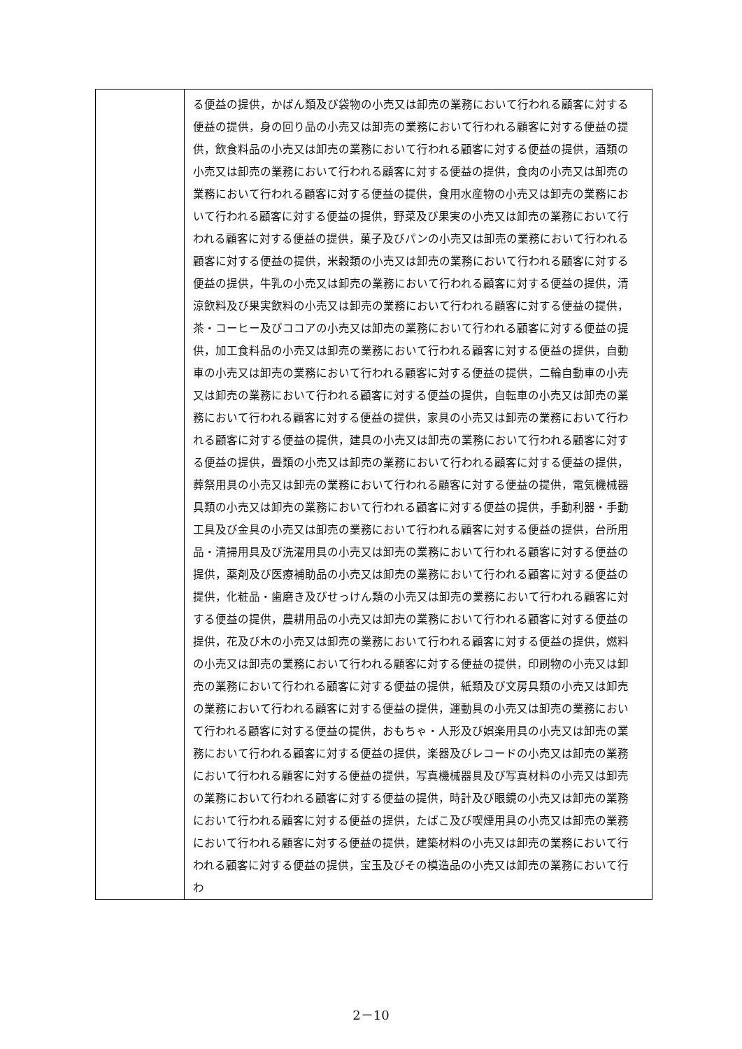| | る便益の提供，かばん類及び袋物の小売又は卸売の業務において行われる顧客に対する便益の提供，身の回り品の小売又は卸売の業務において行われる顧客に対する便益の提供，飲食料品の小売又は卸売の業務において行われる顧客に対する便益の提供，酒類の小売又は卸売の業務において行われる顧客に対する便益の提供，食肉の小売又は卸売の業務において行われる顧客に対する便益の提供，食用水産物の小売又は卸売の業務において行われる顧客に対する便益の提供，野菜及び果実の小売又は卸売の業務において行われる顧客に対する便益の提供，菓子及びパンの小売又は卸売の業務において行われる顧客に対する便益の提供，米穀類の小売又は卸売の業務において行われる顧客に対する便益の提供，牛乳の小売又は卸売の業務において行われる顧客に対する便益の提供，清涼飲料及び果実飲料の小売又は卸売の業務において行われる顧客に対する便益の提供，茶・コーヒー及びココアの小売又は卸売の業務において行われる顧客に対する便益の提供，加工食料品の小売又は卸売の業務において行われる顧客に対する便益の提供，自動車の小売又は卸売の業務において行われる顧客に対する便益の提供，二輪自動車の小売又は卸売の業務において行われる顧客に対する便益の提供，自転車の小売又は卸売の業務において行われる顧客に対する便益の提供，家具の小売又は卸売の業務において行われる顧客に対する便益の提供，建具の小売又は卸売の業務において行われる顧客に対する便益の提供，畳類の小売又は卸売の業務において行われる顧客に対する便益の提供，葬祭用具の小売又は卸売の業務において行われる顧客に対する便益の提供，電気機械器具類の小売又は卸売の業務において行われる顧客に対する便益の提供，手動利器・手動工具及び金具の小売又は卸売の業務において行われる顧客に対する便益の提供，台所用品・清掃用具及び洗濯用具の小売又は卸売の業務において行われる顧客に対する便益の提供，薬剤及び医療補助品の小売又は卸売の業務において行われる顧客に対する便益の提供，化粧品・歯磨き及びせっけん類の小売又は卸売の業務において行われる顧客に対する便益の提供，農耕用品の小売又は卸売の業務において行われる顧客に対する便益の提供，花及び木の小売又は卸売の業務において行われる顧客に対する便益の提供，燃料の小売又は卸売の業務において行われる顧客に対する便益の提供，印刷物の小売又は卸売の業務において行われる顧客に対する便益の提供，紙類及び文房具類の小売又は卸売の業務において行われる顧客に対する便益の提供，運動具の小売又は卸売の業務において行われる顧客に対する便益の提供，おもちゃ・人形及び娯楽用具の小売又は卸売の業務において行われる顧客に対する便益の提供，楽器及びレコードの小売又は卸売の業務において行われる顧客に対する便益の提供，写真機械器具及び写真材料の小売又は卸売の業務において行われる顧客に対する便益の提供，時計及び眼鏡の小売又は卸売の業務において行われる顧客に対する便益の提供，たばこ及び喫煙用具の小売又は卸売の業務において行われる顧客に対する便益の提供，建築材料の小売又は卸売の業務において行われる顧客に対する便益の提供，宝玉及びその模造品の小売又は卸売の業務において行わ |
2－10